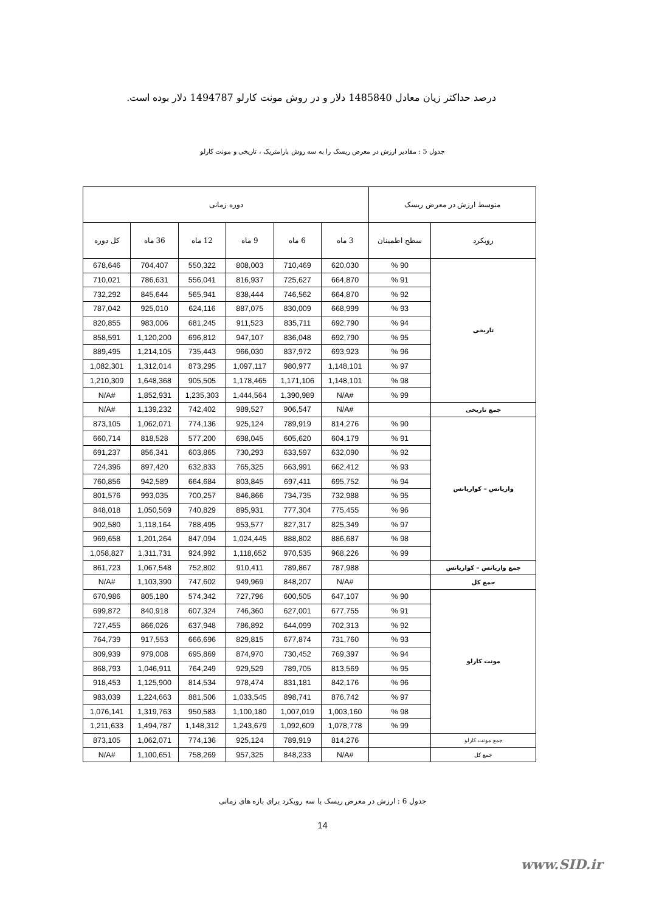درصد حداکثر زیان معادل 1485840 دلار و در روش مونت کارلو 1494787 دلار بوده است.
جدول 5 : مقادیر ارزش در معرض ریسک را به سه روش پارامتریک ، تاریخی و مونت کارلو
| متوسط ارزش در معرض ریسک | | دوره زمانی | | | | | |
| --- | --- | --- | --- | --- | --- | --- | --- |
| رویکرد | سطح اطمینان | 3 ماه | 6 ماه | 9 ماه | 12 ماه | 36 ماه | کل دوره |
| تاریخی | 90 % | 620,030 | 710,469 | 808,003 | 550,322 | 704,407 | 678,646 |
| | 91 % | 664,870 | 725,627 | 816,937 | 556,041 | 786,631 | 710,021 |
| | 92 % | 664,870 | 746,562 | 838,444 | 565,941 | 845,644 | 732,292 |
| | 93 % | 668,999 | 830,009 | 887,075 | 624,116 | 925,010 | 787,042 |
| | 94 % | 692,790 | 835,711 | 911,523 | 681,245 | 983,006 | 820,855 |
| | 95 % | 692,790 | 836,048 | 947,107 | 696,812 | 1,120,200 | 858,591 |
| | 96 % | 693,923 | 837,972 | 966,030 | 735,443 | 1,214,105 | 889,495 |
| | 97 % | 1,148,101 | 980,977 | 1,097,117 | 873,295 | 1,312,014 | 1,082,301 |
| | 98 % | 1,148,101 | 1,171,106 | 1,178,465 | 905,505 | 1,648,368 | 1,210,309 |
| | 99 % | #N/A | 1,390,989 | 1,444,564 | 1,235,303 | 1,852,931 | #N/A |
| جمع تاریخی | | #N/A | 906,547 | 989,527 | 742,402 | 1,139,232 | #N/A |
| واریانس – کواریانس | 90 % | 814,276 | 789,919 | 925,124 | 774,136 | 1,062,071 | 873,105 |
| | 91 % | 604,179 | 605,620 | 698,045 | 577,200 | 818,528 | 660,714 |
| | 92 % | 632,090 | 633,597 | 730,293 | 603,865 | 856,341 | 691,237 |
| | 93 % | 662,412 | 663,991 | 765,325 | 632,833 | 897,420 | 724,396 |
| | 94 % | 695,752 | 697,411 | 803,845 | 664,684 | 942,589 | 760,856 |
| | 95 % | 732,988 | 734,735 | 846,866 | 700,257 | 993,035 | 801,576 |
| | 96 % | 775,455 | 777,304 | 895,931 | 740,829 | 1,050,569 | 848,018 |
| | 97 % | 825,349 | 827,317 | 953,577 | 788,495 | 1,118,164 | 902,580 |
| | 98 % | 886,687 | 888,802 | 1,024,445 | 847,094 | 1,201,264 | 969,658 |
| | 99 % | 968,226 | 970,535 | 1,118,652 | 924,992 | 1,311,731 | 1,058,827 |
| جمع واریانس – کواریانس | | 787,988 | 789,867 | 910,411 | 752,802 | 1,067,548 | 861,723 |
| جمع کل | | #N/A | 848,207 | 949,969 | 747,602 | 1,103,390 | #N/A |
| مونت کارلو | 90 % | 647,107 | 600,505 | 727,796 | 574,342 | 805,180 | 670,986 |
| | 91 % | 677,755 | 627,001 | 746,360 | 607,324 | 840,918 | 699,872 |
| | 92 % | 702,313 | 644,099 | 786,892 | 637,948 | 866,026 | 727,455 |
| | 93 % | 731,760 | 677,874 | 829,815 | 666,696 | 917,553 | 764,739 |
| | 94 % | 769,397 | 730,452 | 874,970 | 695,869 | 979,008 | 809,939 |
| | 95 % | 813,569 | 789,705 | 929,529 | 764,249 | 1,046,911 | 868,793 |
| | 96 % | 842,176 | 831,181 | 978,474 | 814,534 | 1,125,900 | 918,453 |
| | 97 % | 876,742 | 898,741 | 1,033,545 | 881,506 | 1,224,663 | 983,039 |
| | 98 % | 1,003,160 | 1,007,019 | 1,100,180 | 950,583 | 1,319,763 | 1,076,141 |
| | 99 % | 1,078,778 | 1,092,609 | 1,243,679 | 1,148,312 | 1,494,787 | 1,211,633 |
| جمع مونت کارلو | | 814,276 | 789,919 | 925,124 | 774,136 | 1,062,071 | 873,105 |
| جمع کل | | #N/A | 848,233 | 957,325 | 758,269 | 1,100,651 | #N/A |
جدول 6 : ارزش در معرض ریسک با سه رویکرد برای بازه های زمانی
14
www.SID.ir